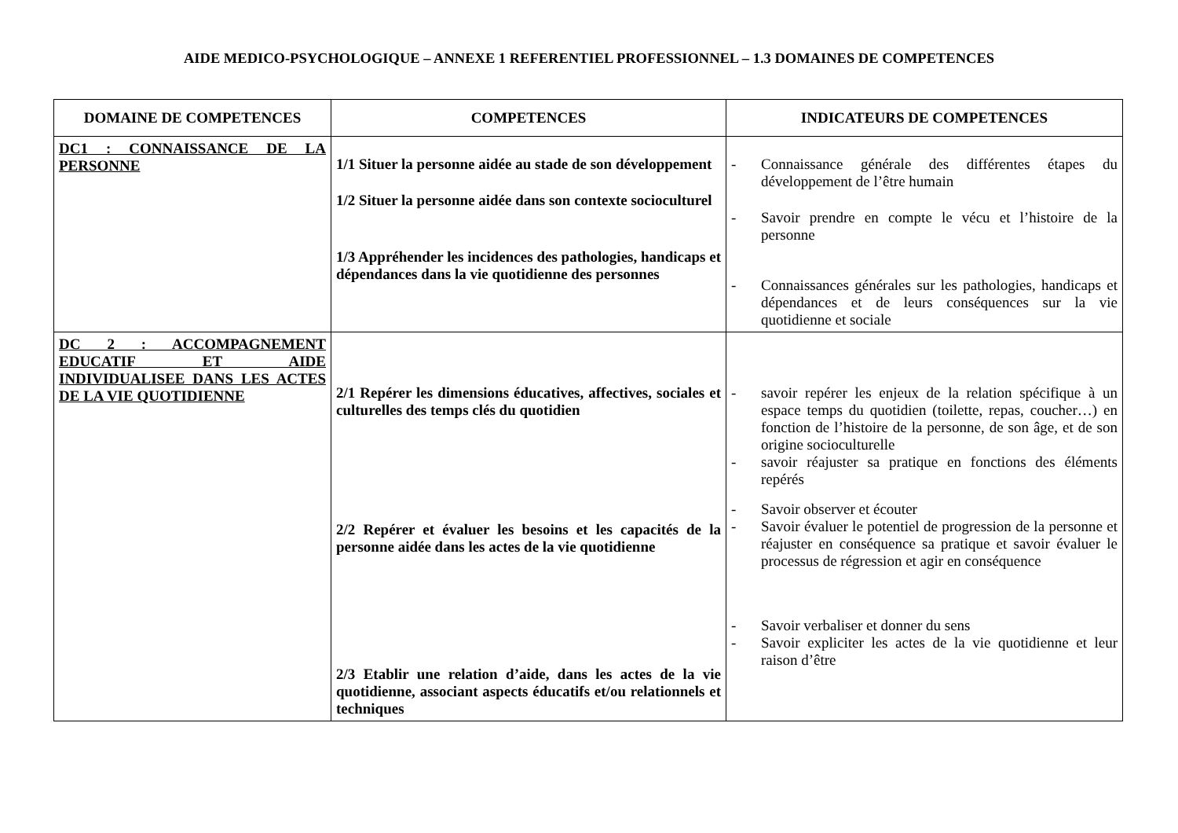AIDE MEDICO-PSYCHOLOGIQUE – ANNEXE 1 REFERENTIEL PROFESSIONNEL – 1.3 DOMAINES DE COMPETENCES
| DOMAINE DE COMPETENCES | COMPETENCES | INDICATEURS DE COMPETENCES |
| --- | --- | --- |
| DC1 : CONNAISSANCE DE LA PERSONNE | 1/1 Situer la personne aidée au stade de son développement 1/2 Situer la personne aidée dans son contexte socioculturel 1/3 Appréhender les incidences des pathologies, handicaps et dépendances dans la vie quotidienne des personnes | - Connaissance générale des différentes étapes du développement de l’être humain - Savoir prendre en compte le vécu et l’histoire de la personne - Connaissances générales sur les pathologies, handicaps et dépendances et de leurs conséquences sur la vie quotidienne et sociale |
| DC 2 : ACCOMPAGNEMENT EDUCATIF ET AIDE INDIVIDUALISEE DANS LES ACTES DE LA VIE QUOTIDIENNE | 2/1 Repérer les dimensions éducatives, affectives, sociales et culturelles des temps clés du quotidien 2/2 Repérer et évaluer les besoins et les capacités de la personne aidée dans les actes de la vie quotidienne 2/3 Etablir une relation d’aide, dans les actes de la vie quotidienne, associant aspects éducatifs et/ou relationnels et techniques | - savoir repérer les enjeux de la relation spécifique à un espace temps du quotidien (toilette, repas, coucher…) en fonction de l’histoire de la personne, de son âge, et de son origine socioculturelle - savoir réajuster sa pratique en fonctions des éléments repérés - Savoir observer et écouter - Savoir évaluer le potentiel de progression de la personne et réajuster en conséquence sa pratique et savoir évaluer le processus de régression et agir en conséquence - Savoir verbaliser et donner du sens - Savoir expliciter les actes de la vie quotidienne et leur raison d’être |